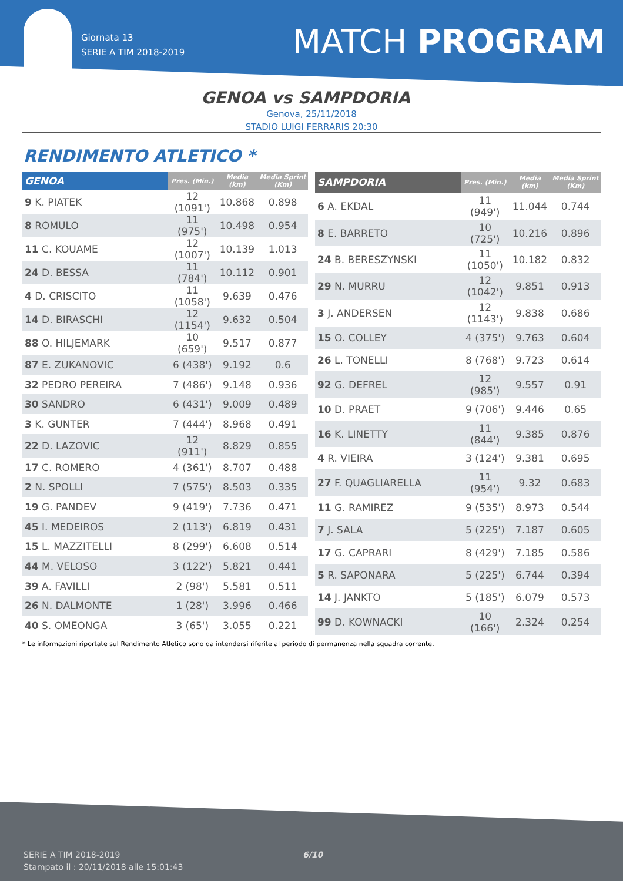Giornata 13
SERIE A TIM 2018-2019
MATCH PROGRAM
GENOA vs SAMPDORIA
Genova, 25/11/2018
STADIO LUIGI FERRARIS 20:30
RENDIMENTO ATLETICO *
| GENOA | Pres. (Min.) | Media (km) | Media Sprint (Km) |
| --- | --- | --- | --- |
| 9 K. PIATEK | 12 (1091') | 10.868 | 0.898 |
| 8 ROMULO | 11 (975') | 10.498 | 0.954 |
| 11 C. KOUAME | 12 (1007') | 10.139 | 1.013 |
| 24 D. BESSA | 11 (784') | 10.112 | 0.901 |
| 4 D. CRISCITO | 11 (1058') | 9.639 | 0.476 |
| 14 D. BIRASCHI | 12 (1154') | 9.632 | 0.504 |
| 88 O. HILJEMARK | 10 (659') | 9.517 | 0.877 |
| 87 E. ZUKANOVIC | 6 (438') | 9.192 | 0.6 |
| 32 PEDRO PEREIRA | 7 (486') | 9.148 | 0.936 |
| 30 SANDRO | 6 (431') | 9.009 | 0.489 |
| 3 K. GUNTER | 7 (444') | 8.968 | 0.491 |
| 22 D. LAZOVIC | 12 (911') | 8.829 | 0.855 |
| 17 C. ROMERO | 4 (361') | 8.707 | 0.488 |
| 2 N. SPOLLI | 7 (575') | 8.503 | 0.335 |
| 19 G. PANDEV | 9 (419') | 7.736 | 0.471 |
| 45 I. MEDEIROS | 2 (113') | 6.819 | 0.431 |
| 15 L. MAZZITELLI | 8 (299') | 6.608 | 0.514 |
| 44 M. VELOSO | 3 (122') | 5.821 | 0.441 |
| 39 A. FAVILLI | 2 (98') | 5.581 | 0.511 |
| 26 N. DALMONTE | 1 (28') | 3.996 | 0.466 |
| 40 S. OMEONGA | 3 (65') | 3.055 | 0.221 |
| SAMPDORIA | Pres. (Min.) | Media (km) | Media Sprint (Km) |
| --- | --- | --- | --- |
| 6 A. EKDAL | 11 (949') | 11.044 | 0.744 |
| 8 E. BARRETO | 10 (725') | 10.216 | 0.896 |
| 24 B. BERESZYNSKI | 11 (1050') | 10.182 | 0.832 |
| 29 N. MURRU | 12 (1042') | 9.851 | 0.913 |
| 3 J. ANDERSEN | 12 (1143') | 9.838 | 0.686 |
| 15 O. COLLEY | 4 (375') | 9.763 | 0.604 |
| 26 L. TONELLI | 8 (768') | 9.723 | 0.614 |
| 92 G. DEFREL | 12 (985') | 9.557 | 0.91 |
| 10 D. PRAET | 9 (706') | 9.446 | 0.65 |
| 16 K. LINETTY | 11 (844') | 9.385 | 0.876 |
| 4 R. VIEIRA | 3 (124') | 9.381 | 0.695 |
| 27 F. QUAGLIARELLA | 11 (954') | 9.32 | 0.683 |
| 11 G. RAMIREZ | 9 (535') | 8.973 | 0.544 |
| 7 J. SALA | 5 (225') | 7.187 | 0.605 |
| 17 G. CAPRARI | 8 (429') | 7.185 | 0.586 |
| 5 R. SAPONARA | 5 (225') | 6.744 | 0.394 |
| 14 J. JANKTO | 5 (185') | 6.079 | 0.573 |
| 99 D. KOWNACKI | 10 (166') | 2.324 | 0.254 |
* Le informazioni riportate sul Rendimento Atletico sono da intendersi riferite al periodo di permanenza nella squadra corrente.
SERIE A TIM 2018-2019
Stampato il : 20/11/2018 alle 15:01:43
6/10